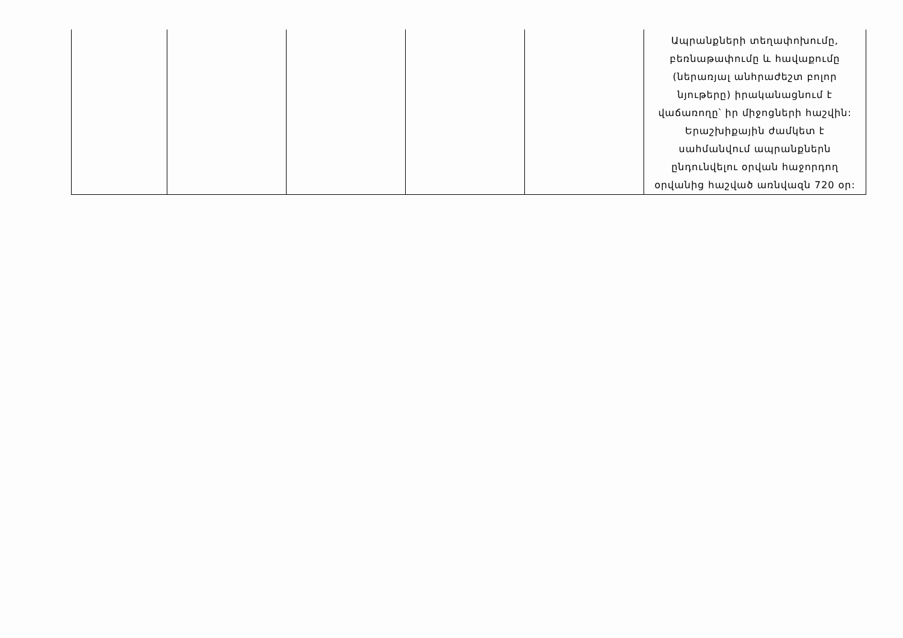| | | | | | Ապրանքների տեղափոխումը, բեռնաթափումը և հավաքումը (ներառյալ անհրաժեշտ բոլոր նյութերը) իրականացնում է վաճառողը՝ իր միջոցների հաշվին: Երաշխիքային ժամկետ է սահմանվում ապրանքներն ընդունվելու օրվան հաջորդող օրվանից հաշված առնվազն 720 օր: |